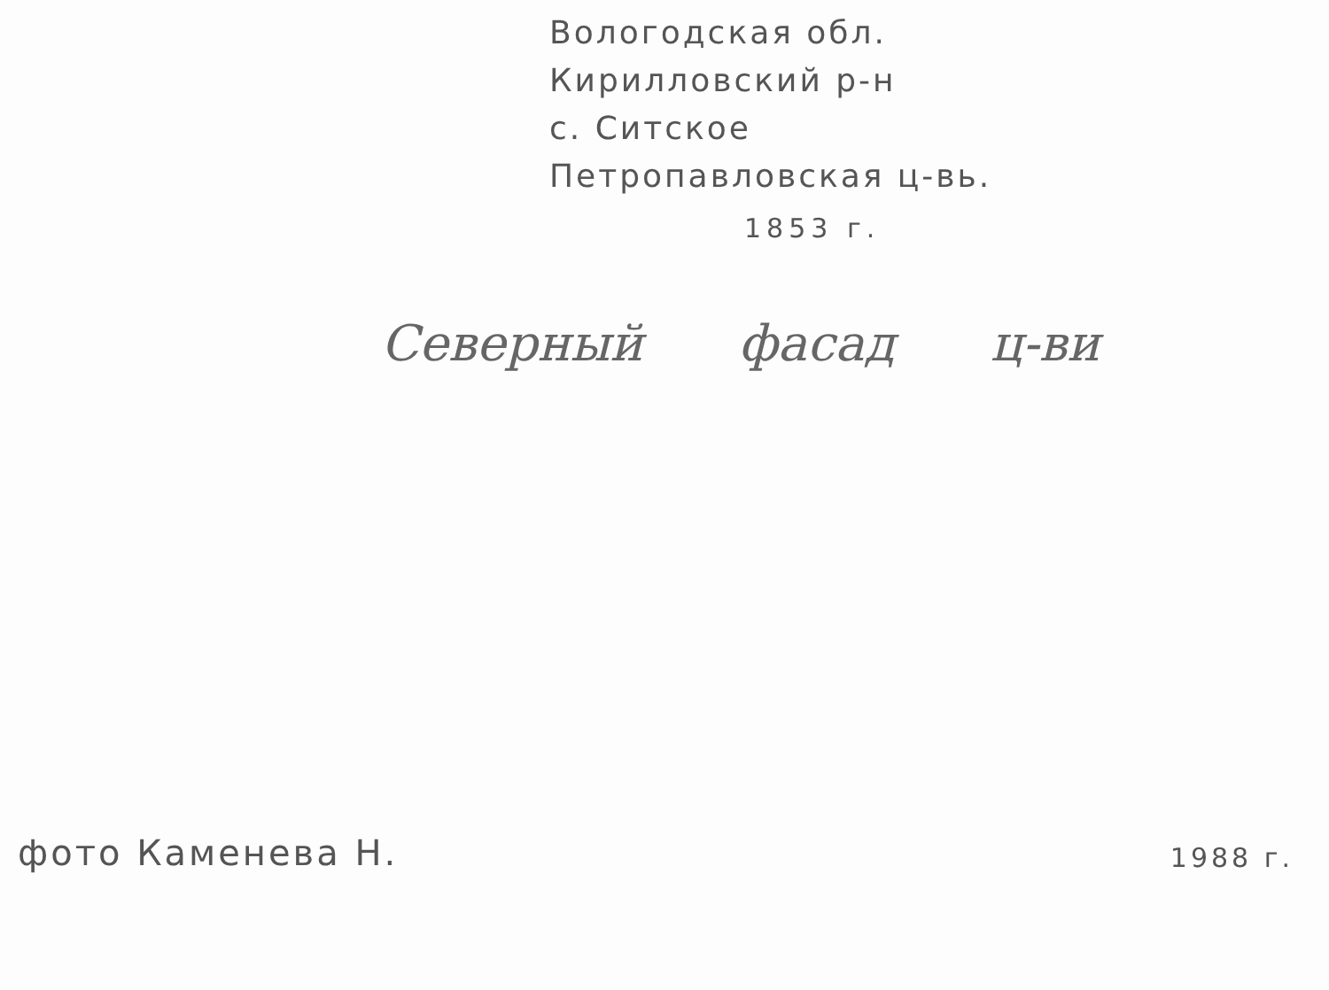Вологодская обл.
Кирилловский р-н
с. Ситское
Петропавловская ц-вь.
1853 г.
Северный фасад ц-ви
фото Каменева Н.
1988 г.